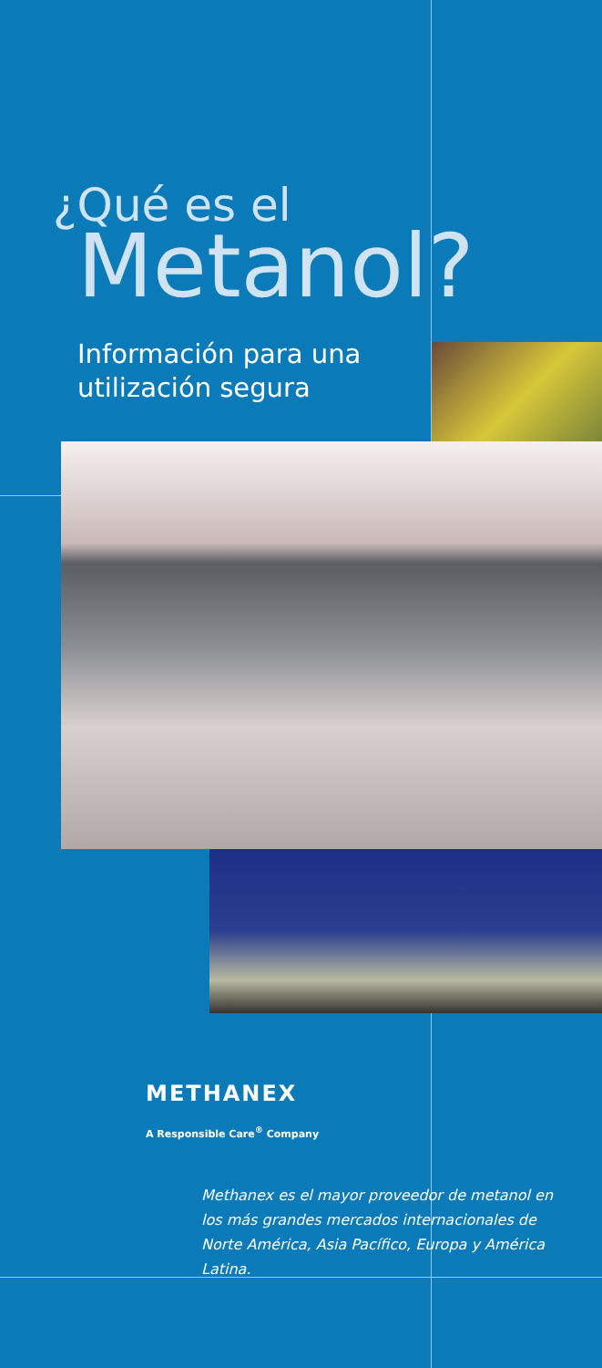¿Qué es el
Metanol?
Información para una utilización segura
METHANEX
A Responsible Care<sup>®</sup> Company
Methanex es el mayor proveedor de metanol en los más grandes mercados internacionales de Norte América, Asia Pacífico, Europa y América Latina.